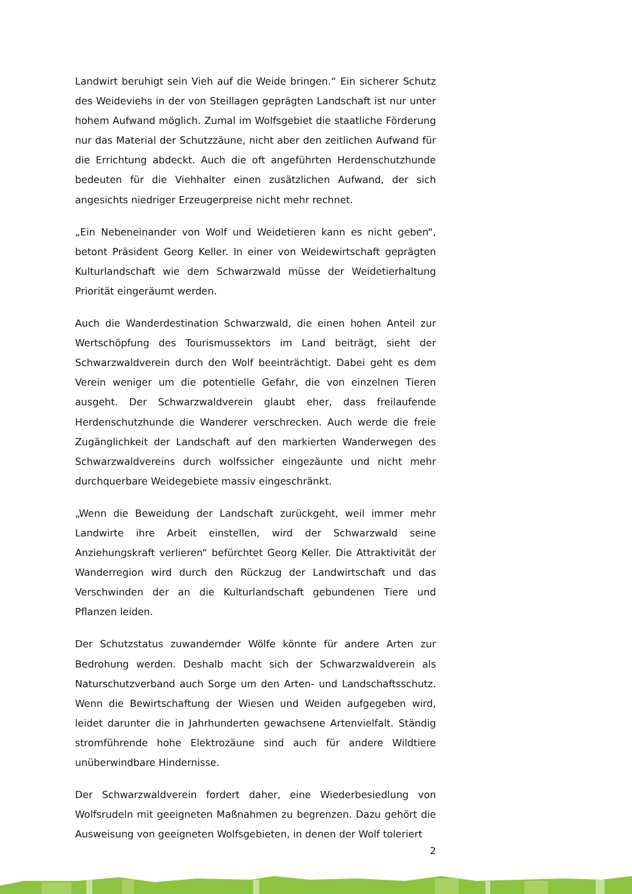Landwirt beruhigt sein Vieh auf die Weide bringen.“ Ein sicherer Schutz des Weideviehs in der von Steillagen geprägten Landschaft ist nur unter hohem Aufwand möglich. Zumal im Wolfsgebiet die staatliche Förderung nur das Material der Schutzzäune, nicht aber den zeitlichen Aufwand für die Errichtung abdeckt. Auch die oft angeführten Herdenschutzhunde bedeuten für die Viehhalter einen zusätzlichen Aufwand, der sich angesichts niedriger Erzeugerpreise nicht mehr rechnet.
„Ein Nebeneinander von Wolf und Weidetieren kann es nicht geben“, betont Präsident Georg Keller. In einer von Weidewirtschaft geprägten Kulturlandschaft wie dem Schwarzwald müsse der Weidetierhaltung Priorität eingeräumt werden.
Auch die Wanderdestination Schwarzwald, die einen hohen Anteil zur Wertschöpfung des Tourismussektors im Land beiträgt, sieht der Schwarzwaldverein durch den Wolf beeinträchtigt. Dabei geht es dem Verein weniger um die potentielle Gefahr, die von einzelnen Tieren ausgeht. Der Schwarzwaldverein glaubt eher, dass freilaufende Herdenschutzhunde die Wanderer verschrecken. Auch werde die freie Zugänglichkeit der Landschaft auf den markierten Wanderwegen des Schwarzwaldvereins durch wolfssicher eingezäunte und nicht mehr durchquerbare Weidegebiete massiv eingeschränkt.
„Wenn die Beweidung der Landschaft zurückgeht, weil immer mehr Landwirte ihre Arbeit einstellen, wird der Schwarzwald seine Anziehungskraft verlieren“ befürchtet Georg Keller. Die Attraktivität der Wanderregion wird durch den Rückzug der Landwirtschaft und das Verschwinden der an die Kulturlandschaft gebundenen Tiere und Pflanzen leiden.
Der Schutzstatus zuwandernder Wölfe könnte für andere Arten zur Bedrohung werden. Deshalb macht sich der Schwarzwaldverein als Naturschutzverband auch Sorge um den Arten- und Landschaftsschutz. Wenn die Bewirtschaftung der Wiesen und Weiden aufgegeben wird, leidet darunter die in Jahrhunderten gewachsene Artenvielfalt. Ständig stromführende hohe Elektrozäune sind auch für andere Wildtiere unüberwindbare Hindernisse.
Der Schwarzwaldverein fordert daher, eine Wiederbesiedlung von Wolfsrudeln mit geeigneten Maßnahmen zu begrenzen. Dazu gehört die Ausweisung von geeigneten Wolfsgebieten, in denen der Wolf toleriert
2